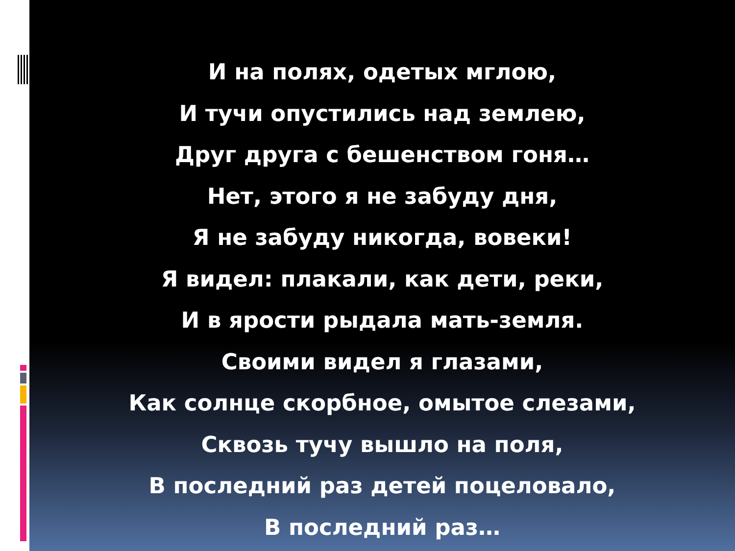И на полях, одетых мглою,
И тучи опустились над землею,
Друг друга с бешенством гоня…
Нет, этого я не забуду дня,
Я не забуду никогда, вовеки!
Я видел: плакали, как дети, реки,
И в ярости рыдала мать-земля.
Своими видел я глазами,
Как солнце скорбное, омытое слезами,
Сквозь тучу вышло на поля,
В последний раз детей поцеловало,
В последний раз…